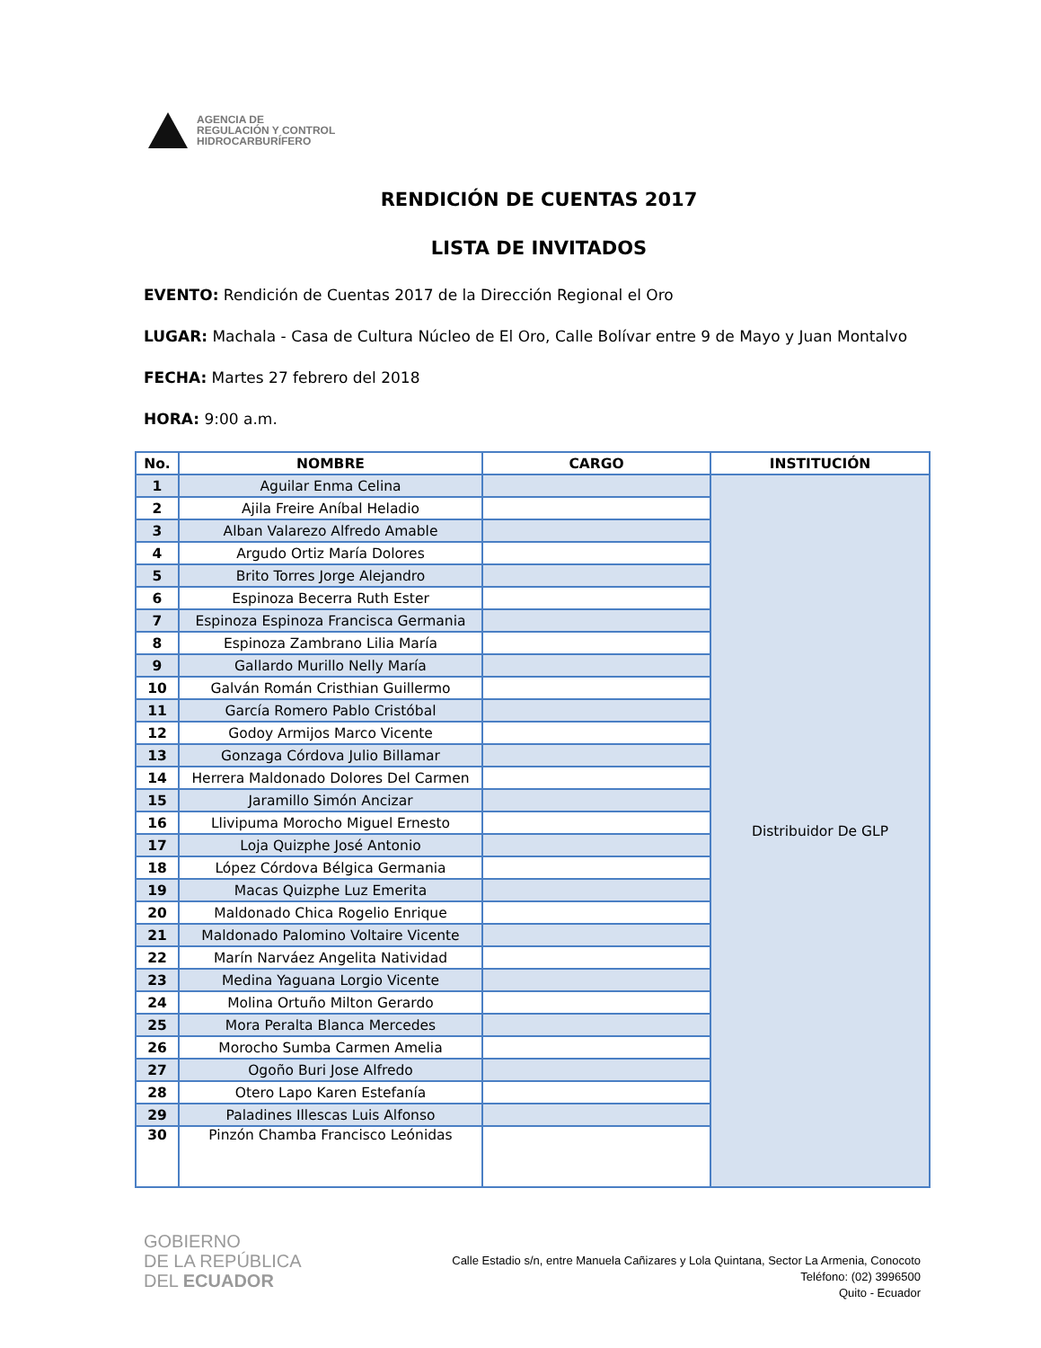AGENCIA DE
REGULACIÓN Y CONTROL
HIDROCARBURÍFERO
RENDICIÓN DE CUENTAS 2017
LISTA DE INVITADOS
EVENTO: Rendición de Cuentas 2017 de la Dirección Regional el Oro
LUGAR: Machala - Casa de Cultura Núcleo de El Oro, Calle Bolívar entre 9 de Mayo y Juan Montalvo
FECHA: Martes 27 febrero del 2018
HORA: 9:00 a.m.
| No. | NOMBRE | CARGO | INSTITUCIÓN |
| --- | --- | --- | --- |
| 1 | Aguilar Enma Celina | | Distribuidor De GLP |
| 2 | Ajila Freire Aníbal Heladio | | |
| 3 | Alban Valarezo Alfredo Amable | | |
| 4 | Argudo Ortiz María Dolores | | |
| 5 | Brito Torres Jorge Alejandro | | |
| 6 | Espinoza Becerra Ruth Ester | | |
| 7 | Espinoza Espinoza Francisca Germania | | |
| 8 | Espinoza Zambrano Lilia María | | |
| 9 | Gallardo Murillo Nelly María | | |
| 10 | Galván Román Cristhian Guillermo | | |
| 11 | García Romero Pablo Cristóbal | | |
| 12 | Godoy Armijos Marco Vicente | | |
| 13 | Gonzaga Córdova Julio Billamar | | |
| 14 | Herrera Maldonado Dolores Del Carmen | | |
| 15 | Jaramillo Simón Ancizar | | |
| 16 | Llivipuma Morocho Miguel Ernesto | | |
| 17 | Loja Quizphe José Antonio | | |
| 18 | López Córdova Bélgica Germania | | |
| 19 | Macas Quizphe Luz Emerita | | |
| 20 | Maldonado Chica Rogelio Enrique | | |
| 21 | Maldonado Palomino Voltaire Vicente | | |
| 22 | Marín Narváez Angelita Natividad | | |
| 23 | Medina Yaguana Lorgio Vicente | | |
| 24 | Molina Ortuño Milton Gerardo | | |
| 25 | Mora Peralta Blanca Mercedes | | |
| 26 | Morocho Sumba Carmen Amelia | | |
| 27 | Ogoño Buri Jose Alfredo | | |
| 28 | Otero Lapo Karen Estefanía | | |
| 29 | Paladines Illescas Luis Alfonso | | |
| 30 | Pinzón Chamba Francisco Leónidas | | |
GOBIERNO
DE LA REPÚBLICA
DEL ECUADOR
Calle Estadio s/n, entre Manuela Cañizares y Lola Quintana, Sector La Armenia, Conocoto
Teléfono: (02) 3996500
Quito - Ecuador